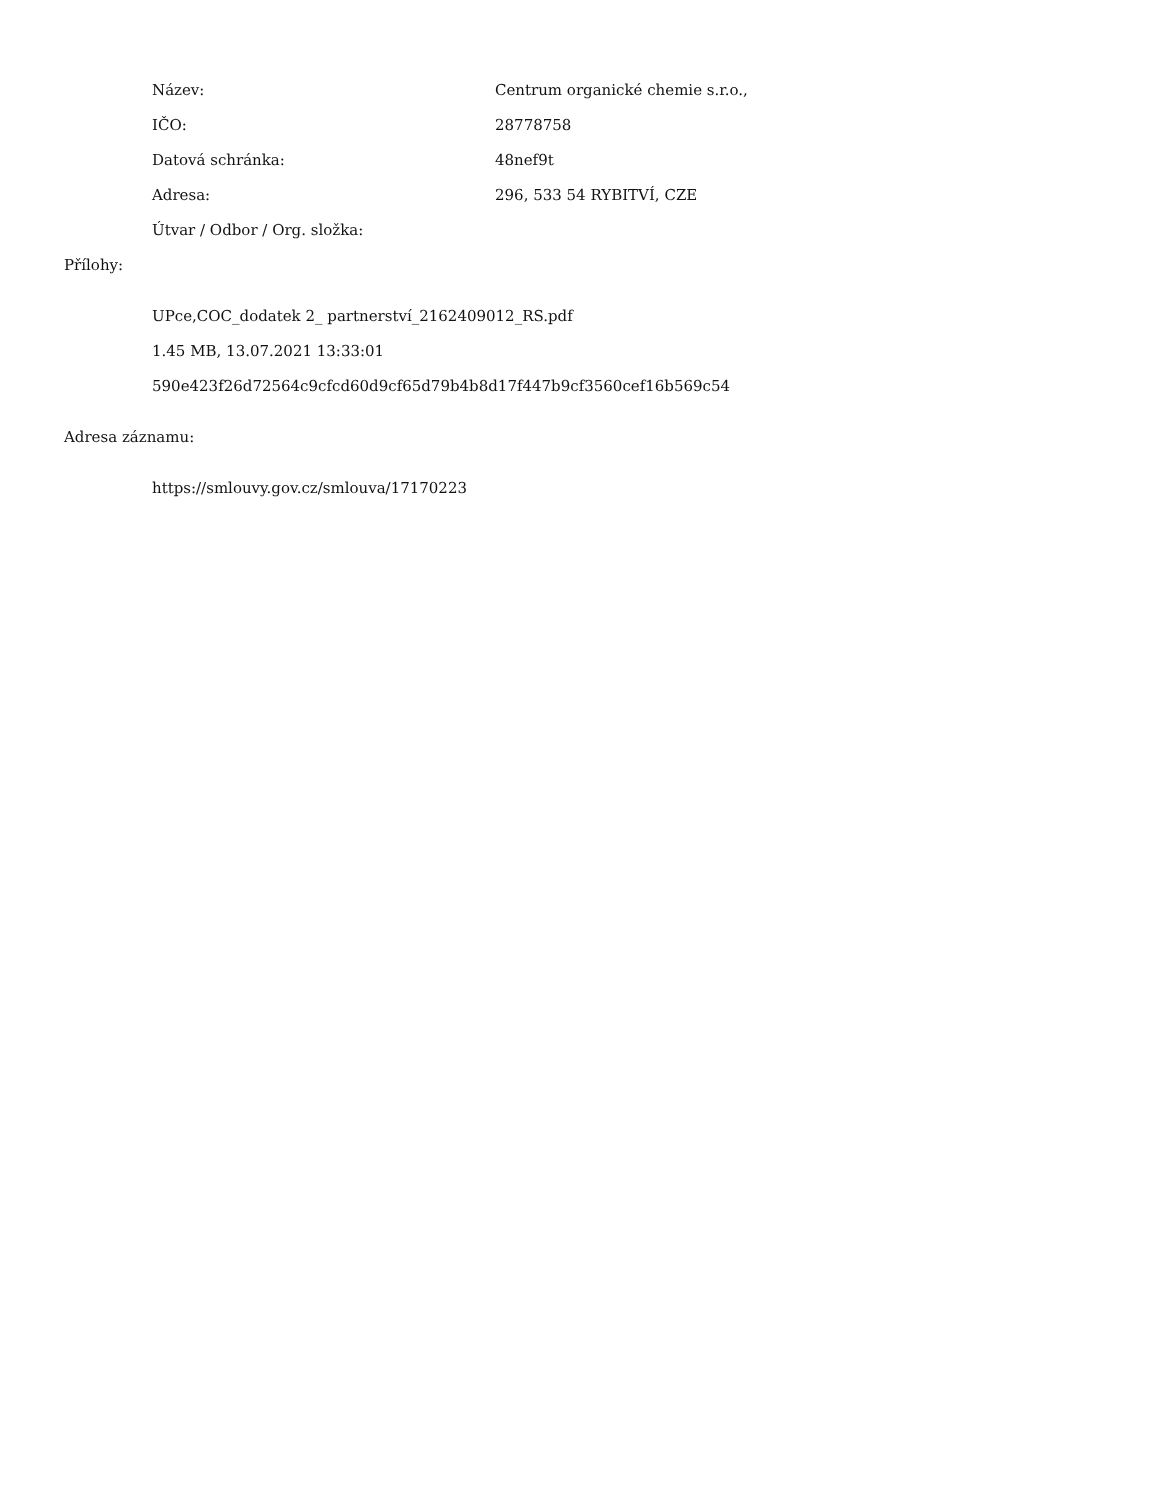Název: Centrum organické chemie s.r.o.,
IČO: 28778758
Datová schránka: 48nef9t
Adresa: 296, 533 54 RYBITVÍ, CZE
Útvar / Odbor / Org. složka:
Přílohy:
UPce,COC_dodatek 2_ partnerství_2162409012_RS.pdf
1.45 MB, 13.07.2021 13:33:01
590e423f26d72564c9cfcd60d9cf65d79b4b8d17f447b9cf3560cef16b569c54
Adresa záznamu:
https://smlouvy.gov.cz/smlouva/17170223